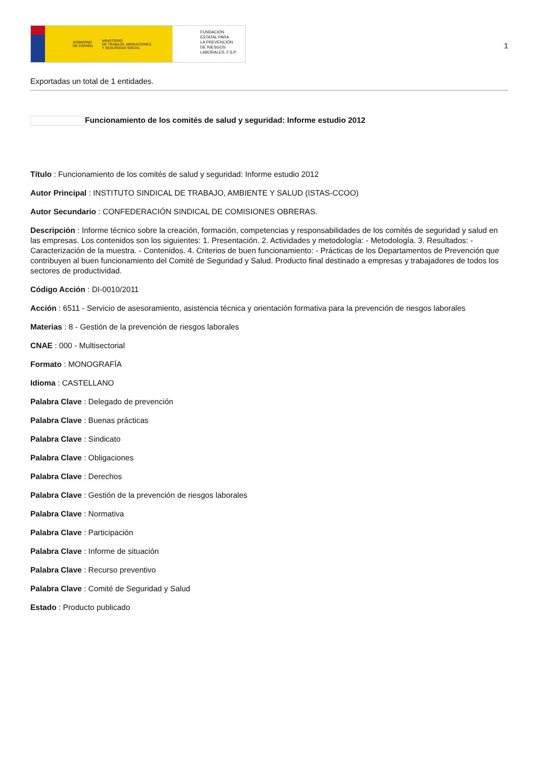GOBIERNO
DE ESPAÑA MINISTERIO
DE TRABAJO, MIGRACIONES
Y SEGURIDAD SOCIAL
FUNDACIÓN
ESTATAL PARA
LA PREVENCIÓN
DE RIESGOS
LABORALES, F.S.P.
1
Exportadas un total de 1 entidades.
Funcionamiento de los comités de salud y seguridad: Informe estudio 2012
Título : Funcionamiento de los comités de salud y seguridad: Informe estudio 2012
Autor Principal : INSTITUTO SINDICAL DE TRABAJO, AMBIENTE Y SALUD (ISTAS-CCOO)
Autor Secundario : CONFEDERACIÓN SINDICAL DE COMISIONES OBRERAS.
Descripción : Informe técnico sobre la creación, formación, competencias y responsabilidades de los comités de seguridad y salud en las empresas. Los contenidos son los siguientes: 1. Presentación. 2. Actividades y metodología: - Metodología. 3. Resultados: - Caracterización de la muestra. - Contenidos. 4. Criterios de buen funcionamiento: - Prácticas de los Departamentos de Prevención que contribuyen al buen funcionamiento del Comité de Seguridad y Salud. Producto final destinado a empresas y trabajadores de todos los sectores de productividad.
Código Acción : DI-0010/2011
Acción : 6511 - Servicio de asesoramiento, asistencia técnica y orientación formativa para la prevención de riesgos laborales
Materias : 8 - Gestión de la prevención de riesgos laborales
CNAE : 000 - Multisectorial
Formato : MONOGRAFÍA
Idioma : CASTELLANO
Palabra Clave : Delegado de prevención
Palabra Clave : Buenas prácticas
Palabra Clave : Sindicato
Palabra Clave : Obligaciones
Palabra Clave : Derechos
Palabra Clave : Gestión de la prevención de riesgos laborales
Palabra Clave : Normativa
Palabra Clave : Participación
Palabra Clave : Informe de situación
Palabra Clave : Recurso preventivo
Palabra Clave : Comité de Seguridad y Salud
Estado : Producto publicado